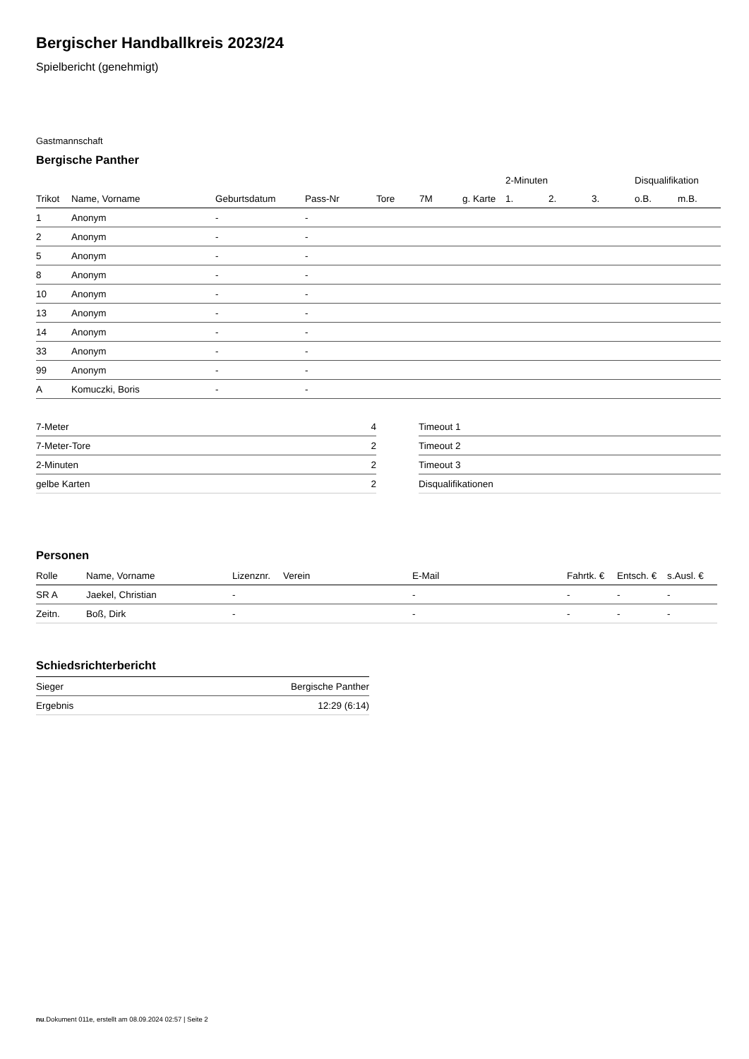Bergischer Handballkreis 2023/24
Spielbericht (genehmigt)
Gastmannschaft
Bergische Panther
| | | | | | | | 2-Minuten | | | Disqualifikation | |
| --- | --- | --- | --- | --- | --- | --- | --- | --- | --- | --- | --- |
| Trikot | Name, Vorname | Geburtsdatum | Pass-Nr | Tore | 7M | g. Karte | 1. | 2. | 3. | o.B. | m.B. |
| 1 | Anonym | - | - | | | | | | | | |
| 2 | Anonym | - | - | | | | | | | | |
| 5 | Anonym | - | - | | | | | | | | |
| 8 | Anonym | - | - | | | | | | | | |
| 10 | Anonym | - | - | | | | | | | | |
| 13 | Anonym | - | - | | | | | | | | |
| 14 | Anonym | - | - | | | | | | | | |
| 33 | Anonym | - | - | | | | | | | | |
| 99 | Anonym | - | - | | | | | | | | |
| A | Komuczki, Boris | - | - | | | | | | | | |
| 7-Meter | 4 |
| 7-Meter-Tore | 2 |
| 2-Minuten | 2 |
| gelbe Karten | 2 |
| Timeout 1 |
| Timeout 2 |
| Timeout 3 |
| Disqualifikationen |
Personen
| Rolle | Name, Vorname | Lizenznr. | Verein | E-Mail | Fahrtk. € | Entsch. € | s.Ausl. € |
| --- | --- | --- | --- | --- | --- | --- | --- |
| SR A | Jaekel, Christian | - | | - | - | - | - |
| Zeitn. | Boß, Dirk | - | | - | - | - | - |
Schiedsrichterbericht
| Sieger | Bergische Panther |
| Ergebnis | 12:29 (6:14) |
nu.Dokument 011e, erstellt am 08.09.2024 02:57 | Seite 2